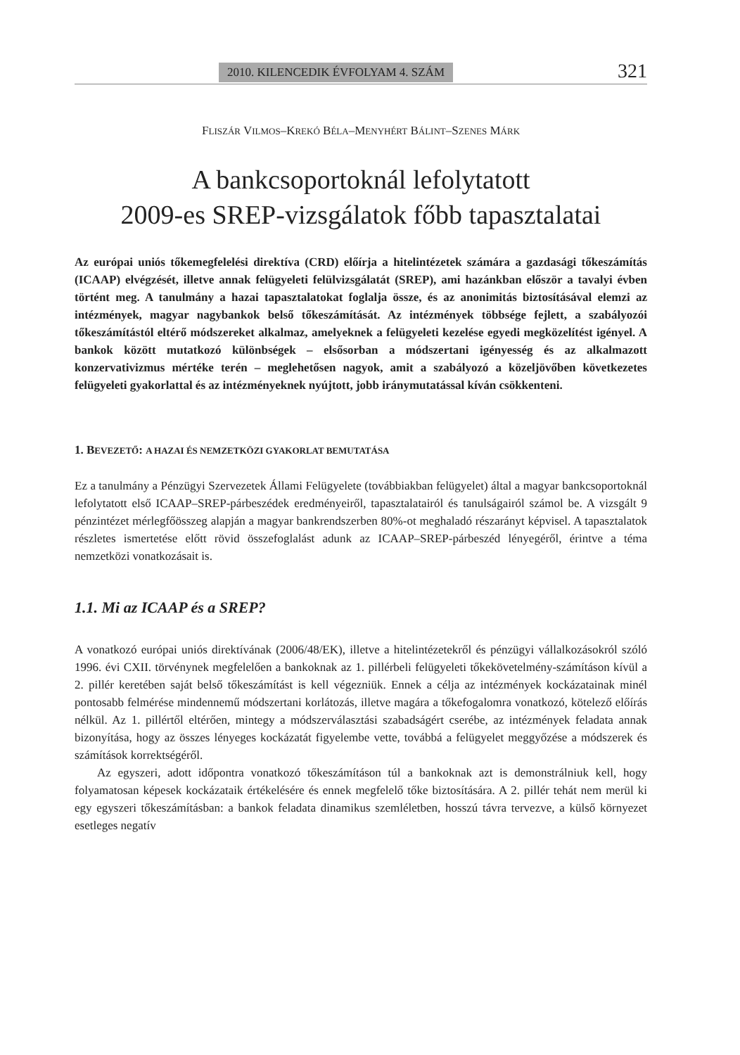2010. KILENCEDIK ÉVFOLYAM 4. SZÁM 321
FLISZÁR VILMOS–KREKÓ BÉLA–MENYHÉRT BÁLINT–SZENES MÁRK
A bankcsoportoknál lefolytatott
2009-es SREP-vizsgálatok főbb tapasztalatai
Az európai uniós tőkemegfelelési direktíva (CRD) előírja a hitelintézetek számára a gazdasági tőkeszámítás (ICAAP) elvégzését, illetve annak felügyeleti felülvizsgálatát (SREP), ami hazánkban először a tavalyi évben történt meg. A tanulmány a hazai tapasztalatokat foglalja össze, és az anonimitás biztosításával elemzi az intézmények, magyar nagybankok belső tőkeszámítását. Az intézmények többsége fejlett, a szabályozói tőkeszámítástól eltérő módszereket alkalmaz, amelyeknek a felügyeleti kezelése egyedi megközelítést igényel. A bankok között mutatkozó különbségek – elsősorban a módszertani igényesség és az alkalmazott konzervativizmus mértéke terén – meglehetősen nagyok, amit a szabályozó a közeljövőben következetes felügyeleti gyakorlattal és az intézményeknek nyújtott, jobb iránymutatással kíván csökkenteni.
1. BEVEZETŐ: A HAZAI ÉS NEMZETKÖZI GYAKORLAT BEMUTATÁSA
Ez a tanulmány a Pénzügyi Szervezetek Állami Felügyelete (továbbiakban felügyelet) által a magyar bankcsoportoknál lefolytatott első ICAAP–SREP-párbeszédek eredményeiről, tapasztalatairól és tanulságairól számol be. A vizsgált 9 pénzintézet mérlegfőösszeg alapján a magyar bankrendszerben 80%-ot meghaladó részarányt képvisel. A tapasztalatok részletes ismertetése előtt rövid összefoglalást adunk az ICAAP–SREP-párbeszéd lényegéről, érintve a téma nemzetközi vonatkozásait is.
1.1. Mi az ICAAP és a SREP?
A vonatkozó európai uniós direktívának (2006/48/EK), illetve a hitelintézetekről és pénzügyi vállalkozásokról szóló 1996. évi CXII. törvénynek megfelelően a bankoknak az 1. pillérbeli felügyeleti tőkekövetelmény-számításon kívül a 2. pillér keretében saját belső tőkeszámítást is kell végezniük. Ennek a célja az intézmények kockázatainak minél pontosabb felmérése mindennemű módszertani korlátozás, illetve magára a tőkefogalomra vonatkozó, kötelező előírás nélkül. Az 1. pillértől eltérően, mintegy a módszerválasztási szabadságért cserébe, az intézmények feladata annak bizonyítása, hogy az összes lényeges kockázatát figyelembe vette, továbbá a felügyelet meggyőzése a módszerek és számítások korrektségéről.
Az egyszeri, adott időpontra vonatkozó tőkeszámításon túl a bankoknak azt is demonstrálniuk kell, hogy folyamatosan képesek kockázataik értékelésére és ennek megfelelő tőke biztosítására. A 2. pillér tehát nem merül ki egy egyszeri tőkeszámításban: a bankok feladata dinamikus szemléletben, hosszú távra tervezve, a külső környezet esetleges negatív